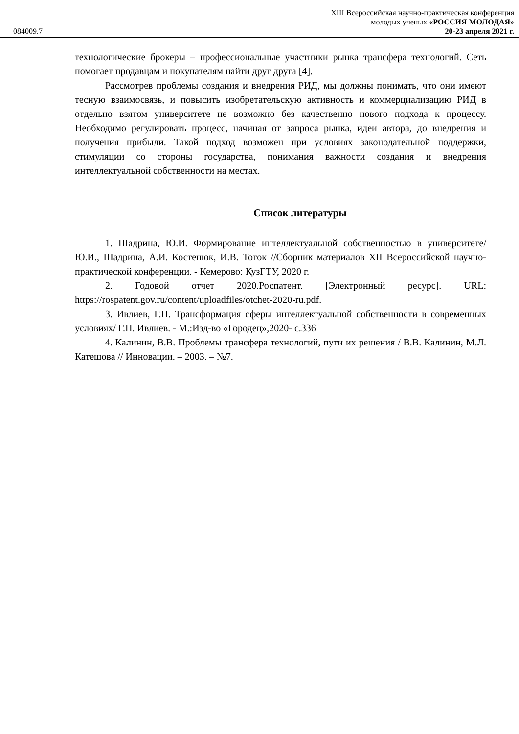XIII Всероссийская научно-практическая конференция
молодых ученых «РОССИЯ МОЛОДАЯ»
084009.7 20-23 апреля 2021 г.
технологические брокеры – профессиональные участники рынка трансфера технологий. Сеть помогает продавцам и покупателям найти друг друга [4].
Рассмотрев проблемы создания и внедрения РИД, мы должны понимать, что они имеют тесную взаимосвязь, и повысить изобретательскую активность и коммерциализацию РИД в отдельно взятом университете не возможно без качественно нового подхода к процессу. Необходимо регулировать процесс, начиная от запроса рынка, идеи автора, до внедрения и получения прибыли. Такой подход возможен при условиях законодательной поддержки, стимуляции со стороны государства, понимания важности создания и внедрения интеллектуальной собственности на местах.
Список литературы
1. Шадрина, Ю.И. Формирование интеллектуальной собственностью в университете/ Ю.И., Шадрина, А.И. Костенюк, И.В. Тоток //Сборник материалов XII Всероссийской научно-практической конференции. - Кемерово: КузГТУ, 2020 г.
2. Годовой отчет 2020.Роспатент. [Электронный ресурс]. URL: https://rospatent.gov.ru/content/uploadfiles/otchet-2020-ru.pdf.
3. Ивлиев, Г.П. Трансформация сферы интеллектуальной собственности в современных условиях/ Г.П. Ивлиев. - М.:Изд-во «Городец»,2020- с.336
4. Калинин, В.В. Проблемы трансфера технологий, пути их решения / В.В. Калинин, М.Л. Катешова // Инновации. – 2003. – №7.